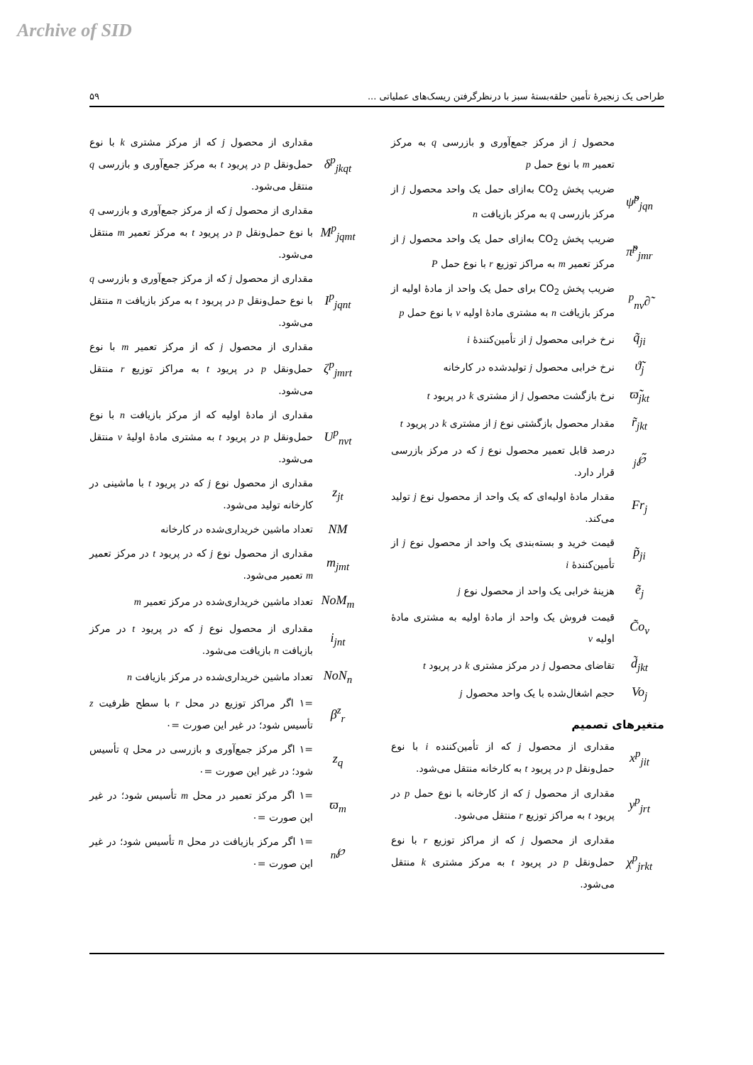Archive of SID
طراحی یک زنجیرهٔ تأمین حلقه‌بستهٔ سبز با درنظرگرفتن ریسک‌های عملیاتی ... ۵۹
محصول j از مرکز جمع‌آوری و بازرسی q به مرکز تعمیر m با نوع حمل p
ψ̃<sup>p</sup><sub>jqn</sub>
ضریب پخش CO<sub>2</sub> به‌ازای حمل یک واحد محصول j از مرکز بازرسی q به مرکز بازیافت n
π̃<sup>p</sup><sub>jmr</sub>
ضریب پخش CO<sub>2</sub> به‌ازای حمل یک واحد محصول j از مرکز تعمیر m به مراکز توزیع r با نوع حمل P
∂̃<sup>p</sup><sub>nv</sub>
ضریب پخش CO<sub>2</sub> برای حمل یک واحد از مادهٔ اولیه از مرکز بازیافت n به مشتری مادهٔ اولیه v با نوع حمل p
q̃<sub>ji</sub>
نرخ خرابی محصول j از تأمین‌کنندهٔ i
ϑ̃<sub>j</sub>
نرخ خرابی محصول j تولیدشده در کارخانه
ϖ̃<sub>jkt</sub>
نرخ بازگشت محصول j از مشتری k در پریود t
r̃<sub>jkt</sub>
مقدار محصول بازگشتی نوع j از مشتری k در پریود t
℘̃<sub>j</sub>
درصد قابل تعمیر محصول نوع j که در مرکز بازرسی قرار دارد.
Fr<sub>j</sub>
مقدار مادهٔ اولیه‌ای که یک واحد از محصول نوع j تولید می‌کند.
p̃<sub>ji</sub>
قیمت خرید و بسته‌بندی یک واحد از محصول نوع j از تأمین‌کنندهٔ i
ẽ<sub>j</sub>
هزینهٔ خرابی یک واحد از محصول نوع j
C̃o<sub>v</sub>
قیمت فروش یک واحد از مادهٔ اولیه به مشتری مادهٔ اولیه v
d̃<sub>jkt</sub>
تقاضای محصول j در مرکز مشتری k در پریود t
Vo<sub>j</sub>
حجم اشغال‌شده با یک واحد محصول j
متغیرهای تصمیم
x<sup>p</sup><sub>jit</sub>
مقداری از محصول j که از تأمین‌کننده i با نوع حمل‌ونقل p در پریود t به کارخانه منتقل می‌شود.
y<sup>p</sup><sub>jrt</sub>
مقداری از محصول j که از کارخانه با نوع حمل p در پریود t به مراکز توزیع r منتقل می‌شود.
χ<sup>p</sup><sub>jrkt</sub>
مقداری از محصول j که از مراکز توزیع r با نوع حمل‌ونقل p در پریود t به مرکز مشتری k منتقل می‌شود.
δ<sup>p</sup><sub>jkqt</sub>
مقداری از محصول j که از مرکز مشتری k با نوع حمل‌ونقل p در پریود t به مرکز جمع‌آوری و بازرسی q منتقل می‌شود.
M<sup>p</sup><sub>jqmt</sub>
مقداری از محصول j که از مرکز جمع‌آوری و بازرسی q با نوع حمل‌ونقل p در پریود t به مرکز تعمیر m منتقل می‌شود.
I<sup>p</sup><sub>jqnt</sub>
مقداری از محصول j که از مرکز جمع‌آوری و بازرسی q با نوع حمل‌ونقل p در پریود t به مرکز بازیافت n منتقل می‌شود.
ζ<sup>p</sup><sub>jmrt</sub>
مقداری از محصول j که از مرکز تعمیر m با نوع حمل‌ونقل p در پریود t به مراکز توزیع r منتقل می‌شود.
U<sup>p</sup><sub>nvt</sub>
مقداری از مادهٔ اولیه که از مرکز بازیافت n با نوع حمل‌ونقل p در پریود t به مشتری مادهٔ اولیهٔ v منتقل می‌شود.
z<sub>jt</sub>
مقداری از محصول نوع j که در پریود t با ماشینی در کارخانه تولید می‌شود.
NM
تعداد ماشین خریداری‌شده در کارخانه
m<sub>jmt</sub>
مقداری از محصول نوع j که در پریود t در مرکز تعمیر m تعمیر می‌شود.
NoM<sub>m</sub>
تعداد ماشین خریداری‌شده در مرکز تعمیر m
i<sub>jnt</sub>
مقداری از محصول نوع j که در پریود t در مرکز بازیافت n بازیافت می‌شود.
NoN<sub>n</sub>
تعداد ماشین خریداری‌شده در مرکز بازیافت n
β<sup>z</sup><sub>r</sub>
=۱ اگر مراکز توزیع در محل r با سطح ظرفیت z تأسیس شود؛ در غیر این صورت =۰
z<sub>q</sub>
=۱ اگر مرکز جمع‌آوری و بازرسی در محل q تأسیس شود؛ در غیر این صورت =۰
ϖ<sub>m</sub>
=۱ اگر مرکز تعمیر در محل m تأسیس شود؛ در غیر این صورت =۰
℘<sub>n</sub>
=۱ اگر مرکز بازیافت در محل n تأسیس شود؛ در غیر این صورت =۰